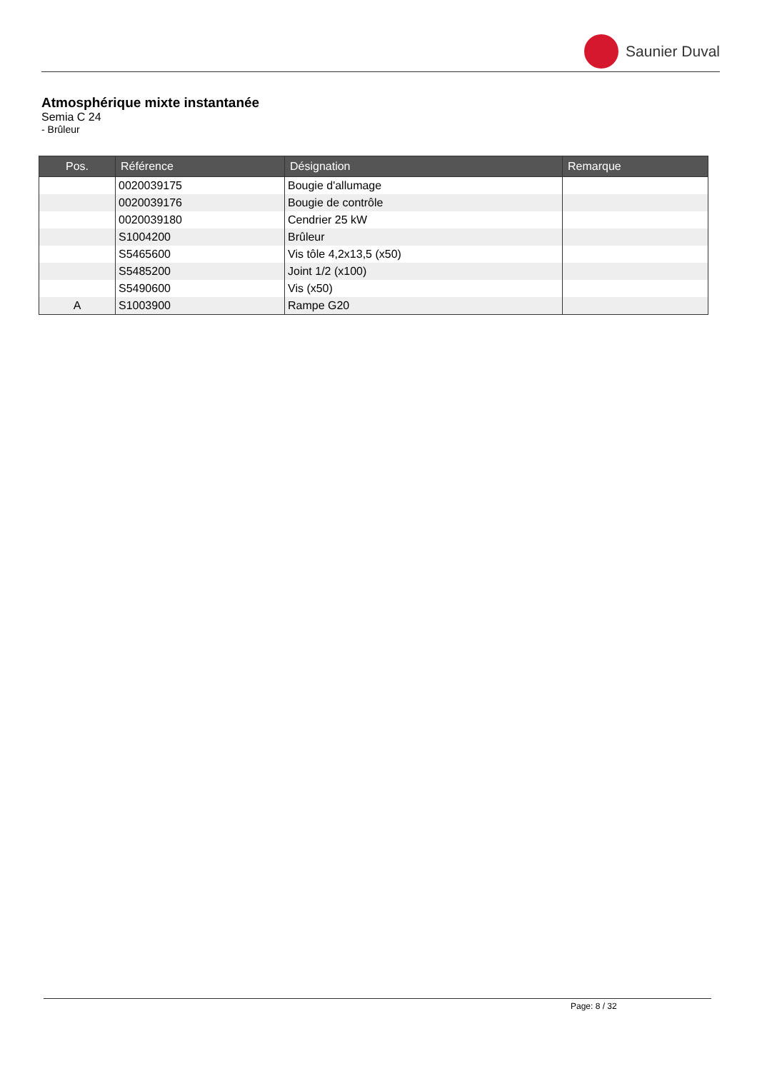Saunier Duval
Atmosphérique mixte instantanée
Semia C 24
- Brûleur
| Pos. | Référence | Désignation | Remarque |
| --- | --- | --- | --- |
| | 0020039175 | Bougie d'allumage | |
| | 0020039176 | Bougie de contrôle | |
| | 0020039180 | Cendrier 25 kW | |
| | S1004200 | Brûleur | |
| | S5465600 | Vis tôle 4,2x13,5 (x50) | |
| | S5485200 | Joint 1/2 (x100) | |
| | S5490600 | Vis (x50) | |
| A | S1003900 | Rampe G20 | |
Page: 8 / 32